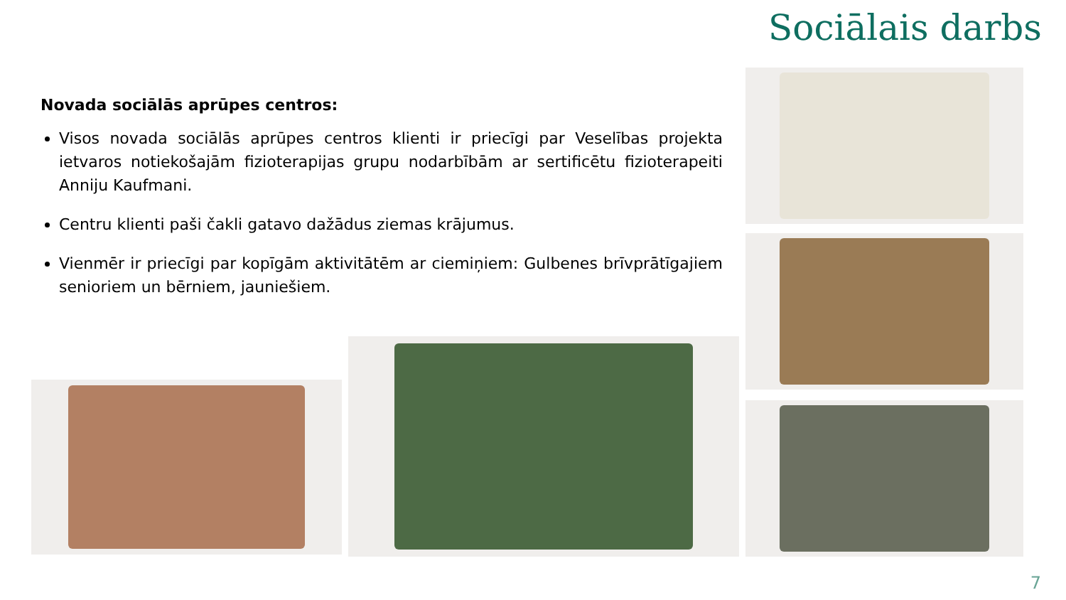Sociālais darbs
Novada sociālās aprūpes centros:
Visos novada sociālās aprūpes centros klienti ir priecīgi par Veselības projekta ietvaros notiekošajām fizioterapijas grupu nodarbībām ar sertificētu fizioterapeiti Anniju Kaufmani.
Centru klienti paši čakli gatavo dažādus ziemas krājumus.
Vienmēr ir priecīgi par kopīgām aktivitātēm ar ciemiņiem: Gulbenes brīvprātīgajiem senioriem un bērniem, jauniešiem.
7